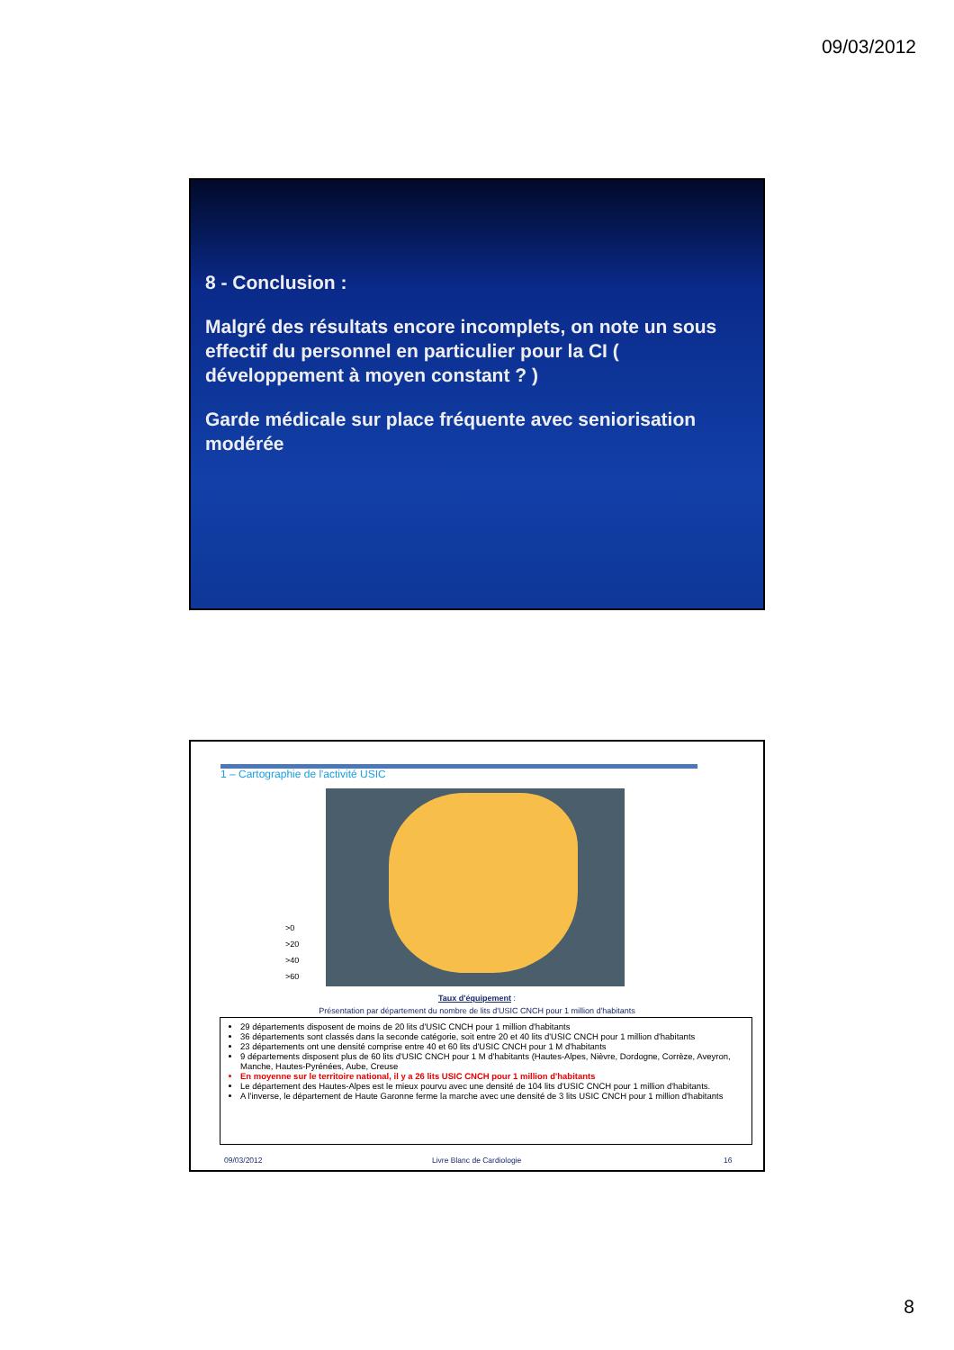09/03/2012
8 - Conclusion :
Malgré des résultats encore incomplets, on note un sous effectif du personnel en particulier pour la CI ( développement à moyen constant ? )
Garde médicale sur place fréquente avec seniorisation modérée
1 – Cartographie de l'activité USIC
>0
>20
>40
>60
Taux d'équipement :
Présentation par département du nombre de lits d'USIC CNCH pour 1 million d'habitants
29 départements disposent de moins de 20 lits d'USIC CNCH pour 1 million d'habitants
36 départements sont classés dans la seconde catégorie, soit entre 20 et 40 lits d'USIC CNCH pour 1 million d'habitants
23 départements ont une densité comprise entre 40 et 60 lits d'USIC CNCH pour 1 M d'habitants
9 départements disposent plus de 60 lits d'USIC CNCH pour 1 M d'habitants (Hautes-Alpes, Nièvre, Dordogne, Corrèze, Aveyron, Manche, Hautes-Pyrénées, Aube, Creuse
En moyenne sur le territoire national, il y a 26 lits USIC CNCH pour 1 million d'habitants
Le département des Hautes-Alpes est le mieux pourvu avec une densité de 104 lits d'USIC CNCH pour 1 million d'habitants.
A l'inverse, le département de Haute Garonne ferme la marche avec une densité de 3 lits USIC CNCH pour 1 million d'habitants
09/03/2012 Livre Blanc de Cardiologie 16
8